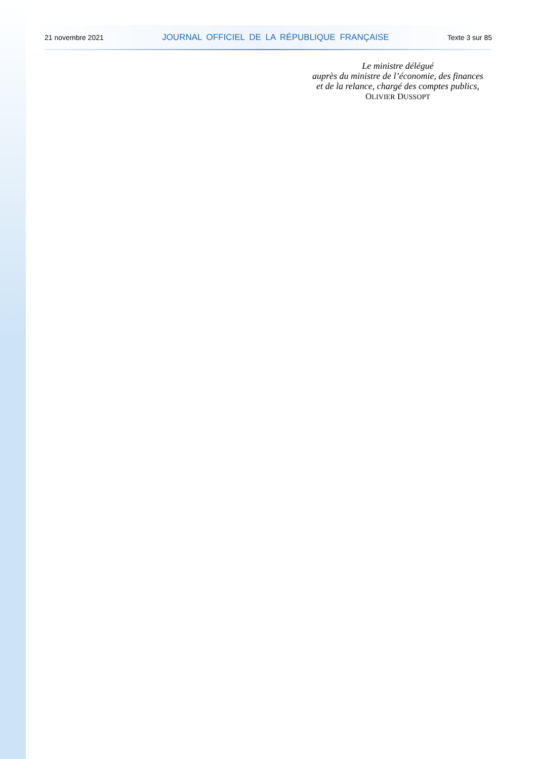21 novembre 2021 JOURNAL OFFICIEL DE LA RÉPUBLIQUE FRANÇAISE Texte 3 sur 85
Le ministre délégué
auprès du ministre de l’économie, des finances
et de la relance, chargé des comptes publics,
OLIVIER DUSSOPT